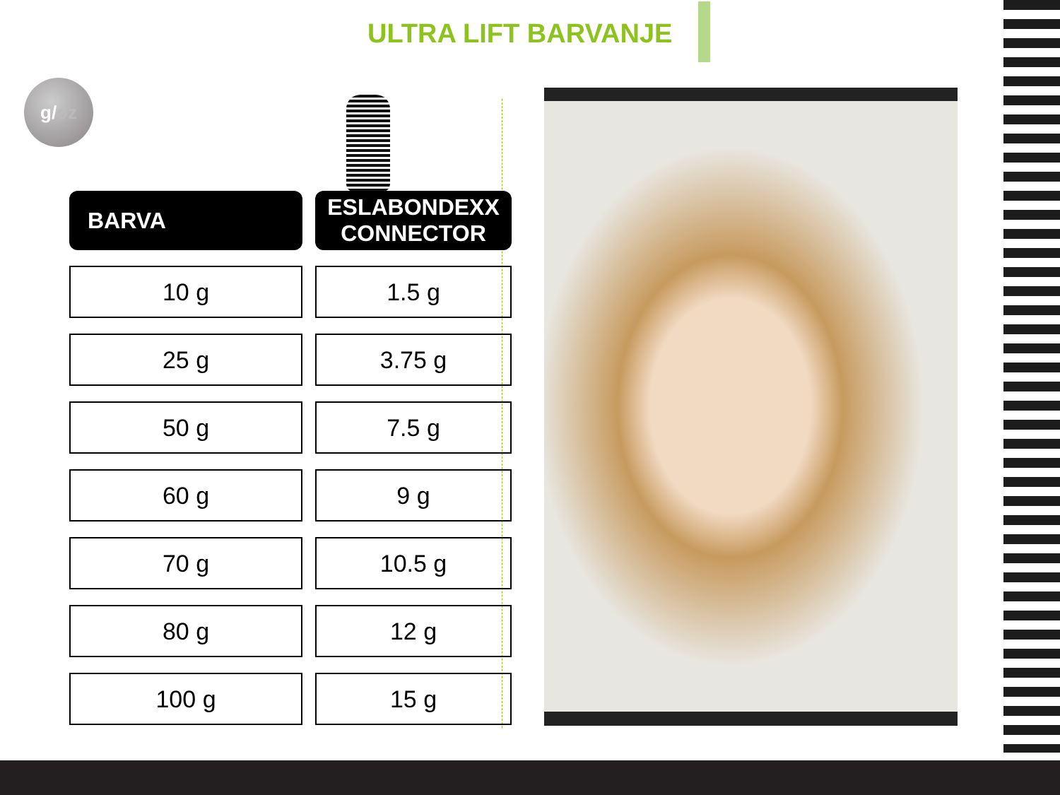ULTRA LIFT BARVANJE
g/oz
| BARVA | ESLABONDEXX CONNECTOR |
| --- | --- |
| 10 g | 1.5 g |
| 25 g | 3.75 g |
| 50 g | 7.5 g |
| 60 g | 9 g |
| 70 g | 10.5 g |
| 80 g | 12 g |
| 100 g | 15 g |